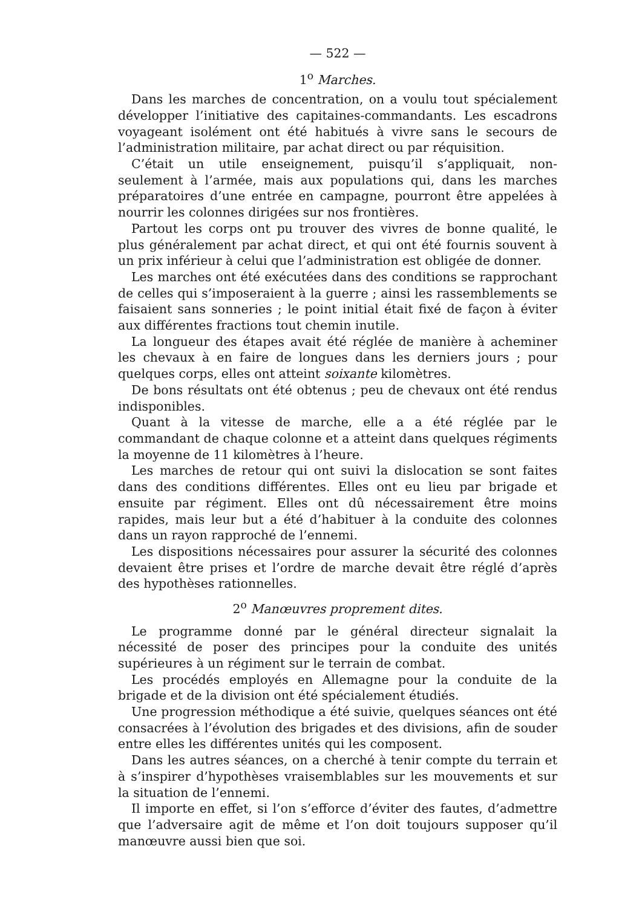— 522 —
1<sup>o</sup> Marches.
Dans les marches de concentration, on a voulu tout spécialement développer l’initiative des capitaines-commandants. Les escadrons voyageant isolément ont été habitués à vivre sans le secours de l’administration militaire, par achat direct ou par réquisition.
C’était un utile enseignement, puisqu’il s’appliquait, non-seulement à l’armée, mais aux populations qui, dans les marches préparatoires d’une entrée en campagne, pourront être appelées à nourrir les colonnes dirigées sur nos frontières.
Partout les corps ont pu trouver des vivres de bonne qualité, le plus généralement par achat direct, et qui ont été fournis souvent à un prix inférieur à celui que l’administration est obligée de donner.
Les marches ont été exécutées dans des conditions se rapprochant de celles qui s’imposeraient à la guerre ; ainsi les rassemblements se faisaient sans sonneries ; le point initial était fixé de façon à éviter aux différentes fractions tout chemin inutile.
La longueur des étapes avait été réglée de manière à acheminer les chevaux à en faire de longues dans les derniers jours ; pour quelques corps, elles ont atteint soixante kilomètres.
De bons résultats ont été obtenus ; peu de chevaux ont été rendus indisponibles.
Quant à la vitesse de marche, elle a a été réglée par le commandant de chaque colonne et a atteint dans quelques régiments la moyenne de 11 kilomètres à l’heure.
Les marches de retour qui ont suivi la dislocation se sont faites dans des conditions différentes. Elles ont eu lieu par brigade et ensuite par régiment. Elles ont dû nécessairement être moins rapides, mais leur but a été d’habituer à la conduite des colonnes dans un rayon rapproché de l’ennemi.
Les dispositions nécessaires pour assurer la sécurité des colonnes devaient être prises et l’ordre de marche devait être réglé d’après des hypothèses rationnelles.
2<sup>o</sup> Manœuvres proprement dites.
Le programme donné par le général directeur signalait la nécessité de poser des principes pour la conduite des unités supérieures à un régiment sur le terrain de combat.
Les procédés employés en Allemagne pour la conduite de la brigade et de la division ont été spécialement étudiés.
Une progression méthodique a été suivie, quelques séances ont été consacrées à l’évolution des brigades et des divisions, afin de souder entre elles les différentes unités qui les composent.
Dans les autres séances, on a cherché à tenir compte du terrain et à s’inspirer d’hypothèses vraisemblables sur les mouvements et sur la situation de l’ennemi.
Il importe en effet, si l’on s’efforce d’éviter des fautes, d’admettre que l’adversaire agit de même et l’on doit toujours supposer qu’il manœuvre aussi bien que soi.